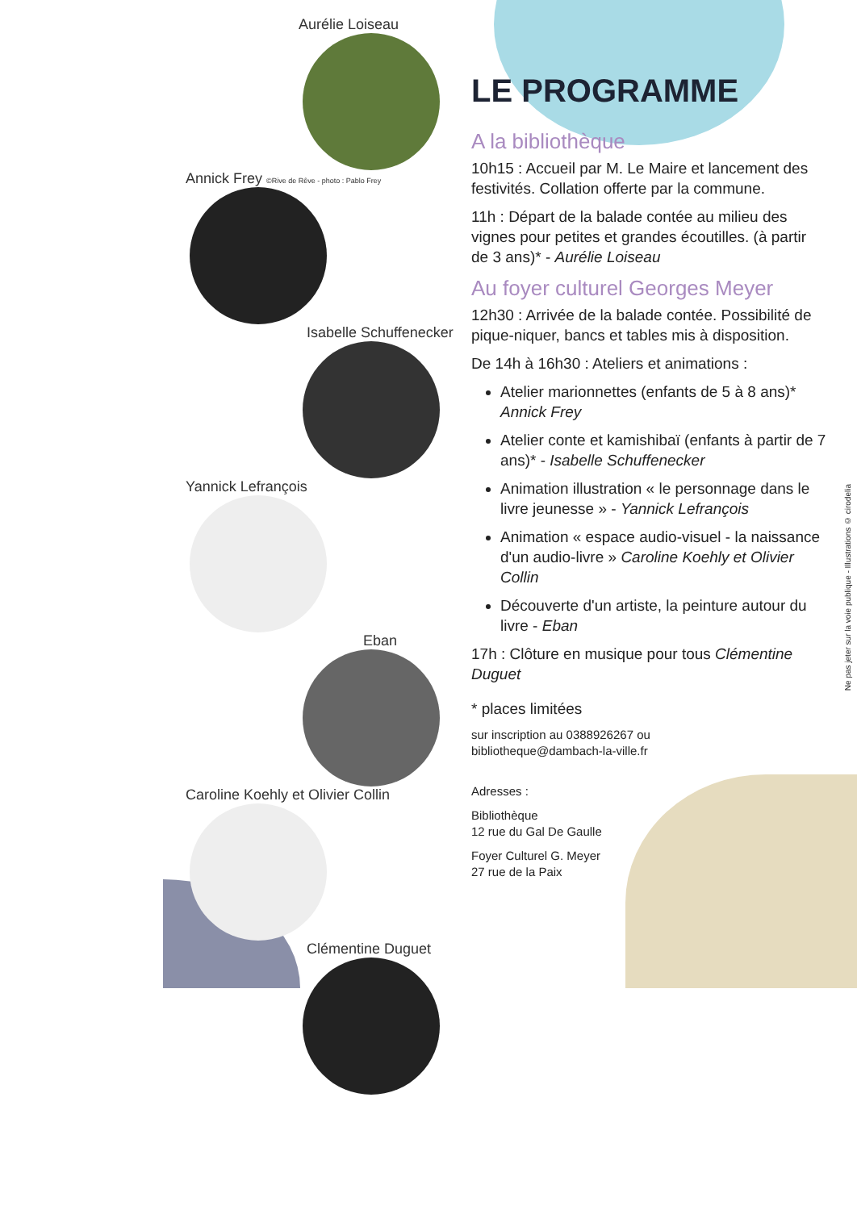Aurélie Loiseau
Annick Frey ©Rive de Rêve - photo : Pablo Frey
Isabelle Schuffenecker
Yannick Lefrançois
Eban
Caroline Koehly et Olivier Collin
Clémentine Duguet
LE PROGRAMME
A la bibliothèque
10h15 : Accueil par M. Le Maire et lancement des festivités. Collation offerte par la commune.
11h : Départ de la balade contée au milieu des vignes pour petites et grandes écoutilles. (à partir de 3 ans)* - Aurélie Loiseau
Au foyer culturel Georges Meyer
12h30 : Arrivée de la balade contée. Possibilité de pique-niquer, bancs et tables mis à disposition.
De 14h à 16h30 : Ateliers et animations :
Atelier marionnettes (enfants de 5 à 8 ans)* Annick Frey
Atelier conte et kamishibaï (enfants à partir de 7 ans)* - Isabelle Schuffenecker
Animation illustration « le personnage dans le livre jeunesse » - Yannick Lefrançois
Animation « espace audio-visuel - la naissance d'un audio-livre » Caroline Koehly et Olivier Collin
Découverte d'un artiste, la peinture autour du livre - Eban
17h : Clôture en musique pour tous Clémentine Duguet
* places limitées
sur inscription au 0388926267 ou
bibliotheque@dambach-la-ville.fr
Adresses :
Bibliothèque
12 rue du Gal De Gaulle
Foyer Culturel G. Meyer
27 rue de la Paix
Ne pas jeter sur la voie publique - Illustrations © cirodelia